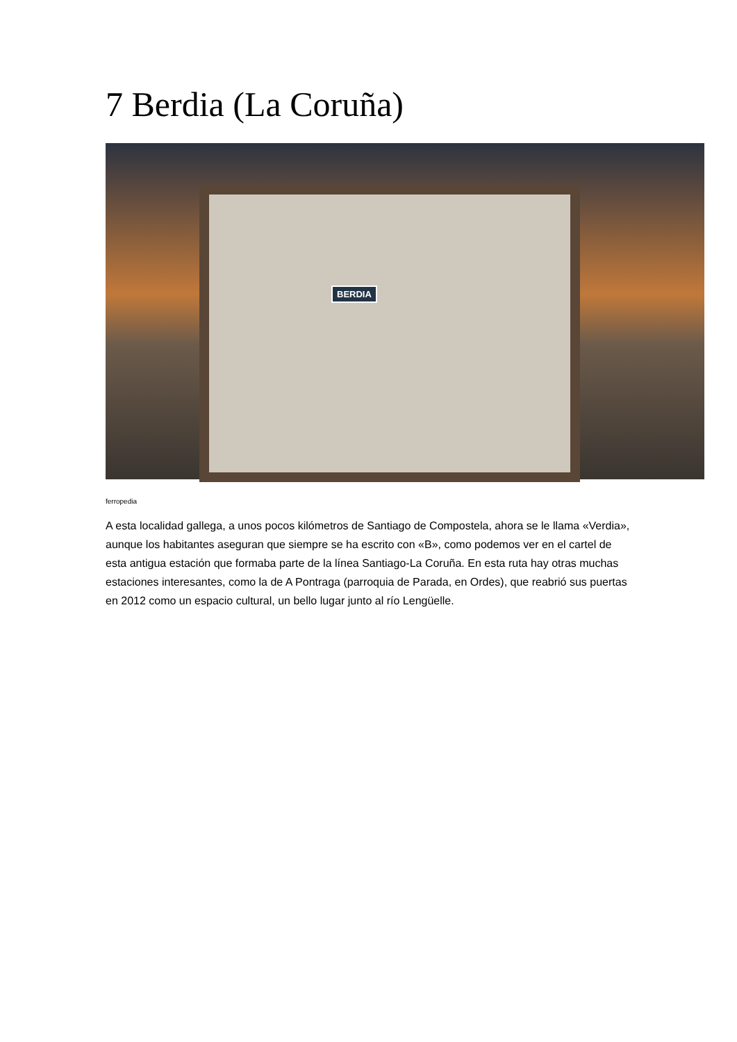7 Berdia (La Coruña)
BERDIA
ferropedia
A esta localidad gallega, a unos pocos kilómetros de Santiago de Compostela, ahora se le llama «Verdia», aunque los habitantes aseguran que siempre se ha escrito con «B», como podemos ver en el cartel de esta antigua estación que formaba parte de la línea Santiago-La Coruña. En esta ruta hay otras muchas estaciones interesantes, como la de A Pontraga (parroquia de Parada, en Ordes), que reabrió sus puertas en 2012 como un espacio cultural, un bello lugar junto al río Lengüelle.